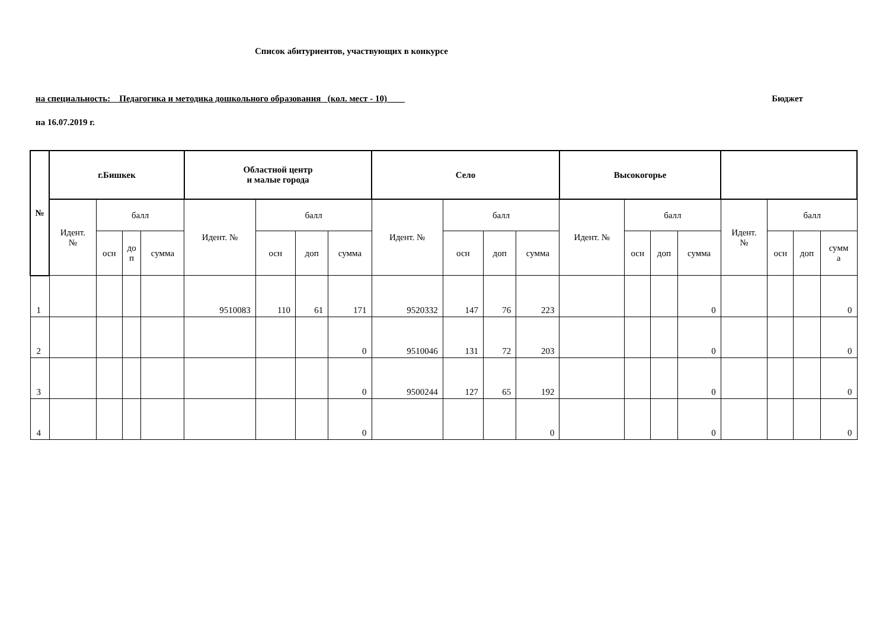Список абитуриентов, участвующих в конкурсе
на специальность: Педагогика и методика дошкольного образования (кол. мест - 10)____ Бюджет
на 16.07.2019 г.
| № | г.Бишкек | | | | Областной центр и малые города | | | | Село | | | | Высокогорье | | | | | | | |
| --- | --- | --- | --- | --- | --- | --- | --- | --- | --- | --- | --- | --- | --- | --- | --- | --- | --- | --- | --- | --- |
| | Идент. № | балл | | | Идент. № | балл | | | Идент. № | балл | | | Идент. № | балл | | | Идент. № | балл | | |
| | | осн | до п | сумма | | осн | доп | сумма | | осн | доп | сумма | | осн | доп | сумма | | осн | доп | сумм а |
| 1 | | | | | 9510083 | 110 | 61 | 171 | 9520332 | 147 | 76 | 223 | | | | 0 | | | | 0 |
| 2 | | | | | | | | 0 | 9510046 | 131 | 72 | 203 | | | | 0 | | | | 0 |
| 3 | | | | | | | | 0 | 9500244 | 127 | 65 | 192 | | | | 0 | | | | 0 |
| 4 | | | | | | | | 0 | | | | 0 | | | | 0 | | | | 0 |